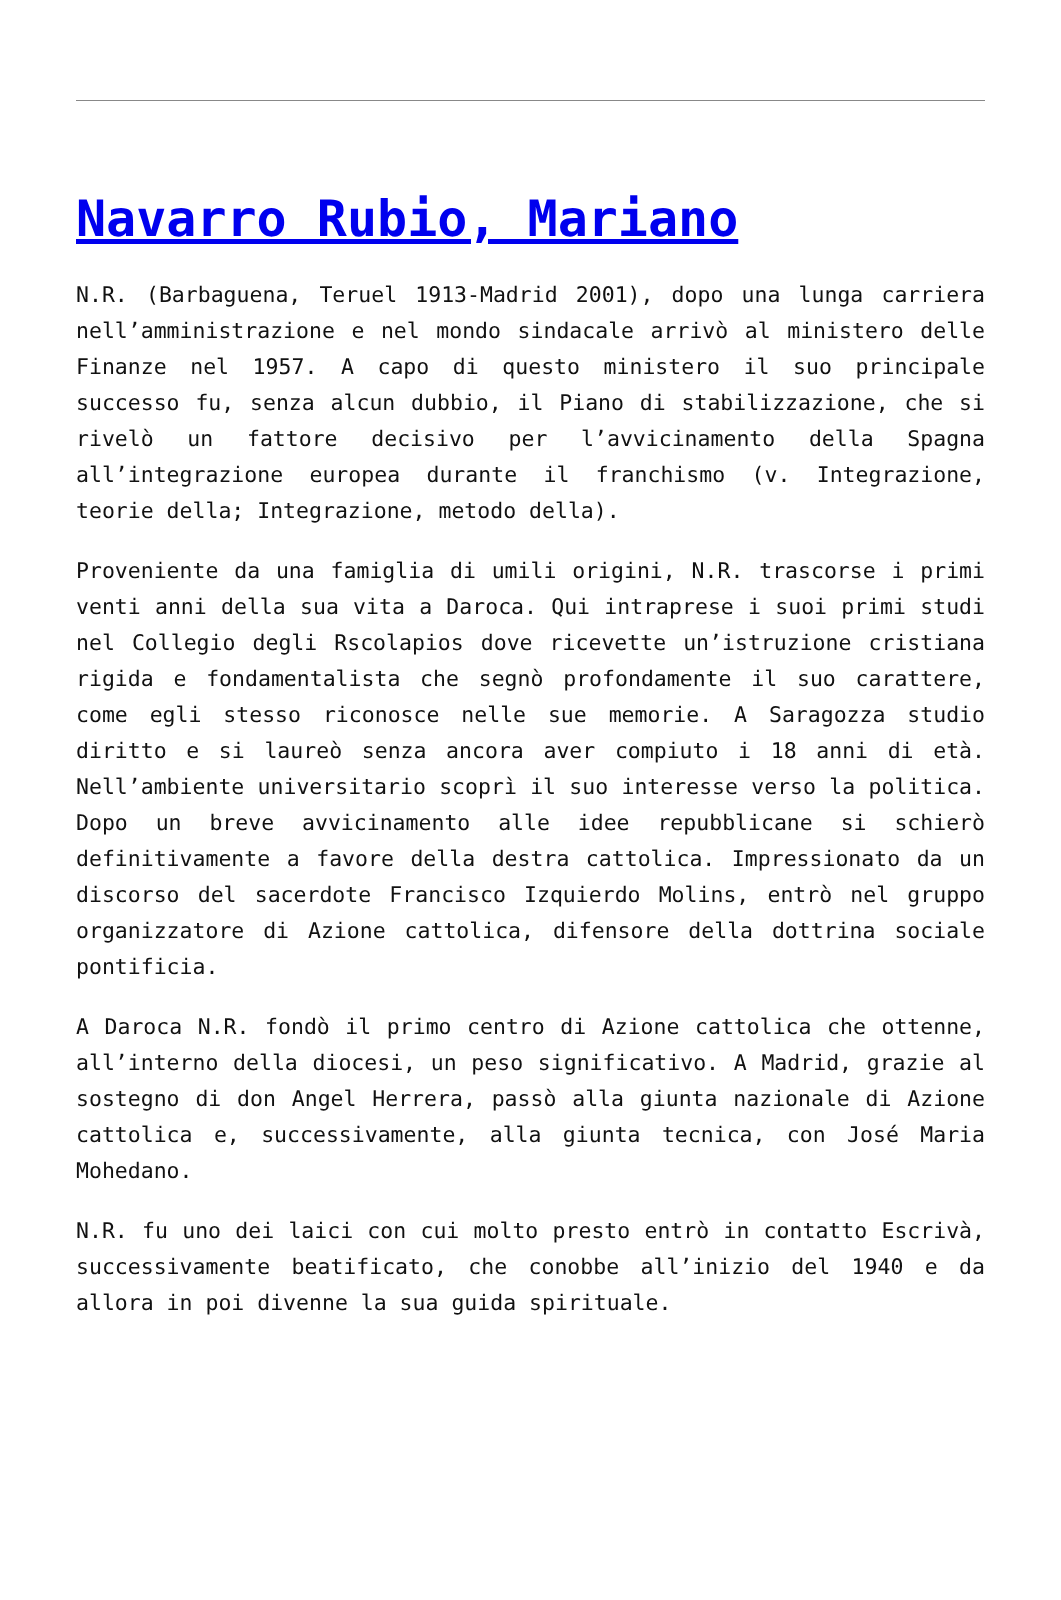Navarro Rubio, Mariano
N.R. (Barbaguena, Teruel 1913-Madrid 2001), dopo una lunga carriera nell’amministrazione e nel mondo sindacale arrivò al ministero delle Finanze nel 1957. A capo di questo ministero il suo principale successo fu, senza alcun dubbio, il Piano di stabilizzazione, che si rivelò un fattore decisivo per l’avvicinamento della Spagna all’integrazione europea durante il franchismo (v. Integrazione, teorie della; Integrazione, metodo della).
Proveniente da una famiglia di umili origini, N.R. trascorse i primi venti anni della sua vita a Daroca. Qui intraprese i suoi primi studi nel Collegio degli Rscolapios dove ricevette un’istruzione cristiana rigida e fondamentalista che segnò profondamente il suo carattere, come egli stesso riconosce nelle sue memorie. A Saragozza studio diritto e si laureò senza ancora aver compiuto i 18 anni di età. Nell’ambiente universitario scoprì il suo interesse verso la politica. Dopo un breve avvicinamento alle idee repubblicane si schierò definitivamente a favore della destra cattolica. Impressionato da un discorso del sacerdote Francisco Izquierdo Molins, entrò nel gruppo organizzatore di Azione cattolica, difensore della dottrina sociale pontificia.
A Daroca N.R. fondò il primo centro di Azione cattolica che ottenne, all’interno della diocesi, un peso significativo. A Madrid, grazie al sostegno di don Angel Herrera, passò alla giunta nazionale di Azione cattolica e, successivamente, alla giunta tecnica, con José Maria Mohedano.
N.R. fu uno dei laici con cui molto presto entrò in contatto Escrivà, successivamente beatificato, che conobbe all’inizio del 1940 e da allora in poi divenne la sua guida spirituale.